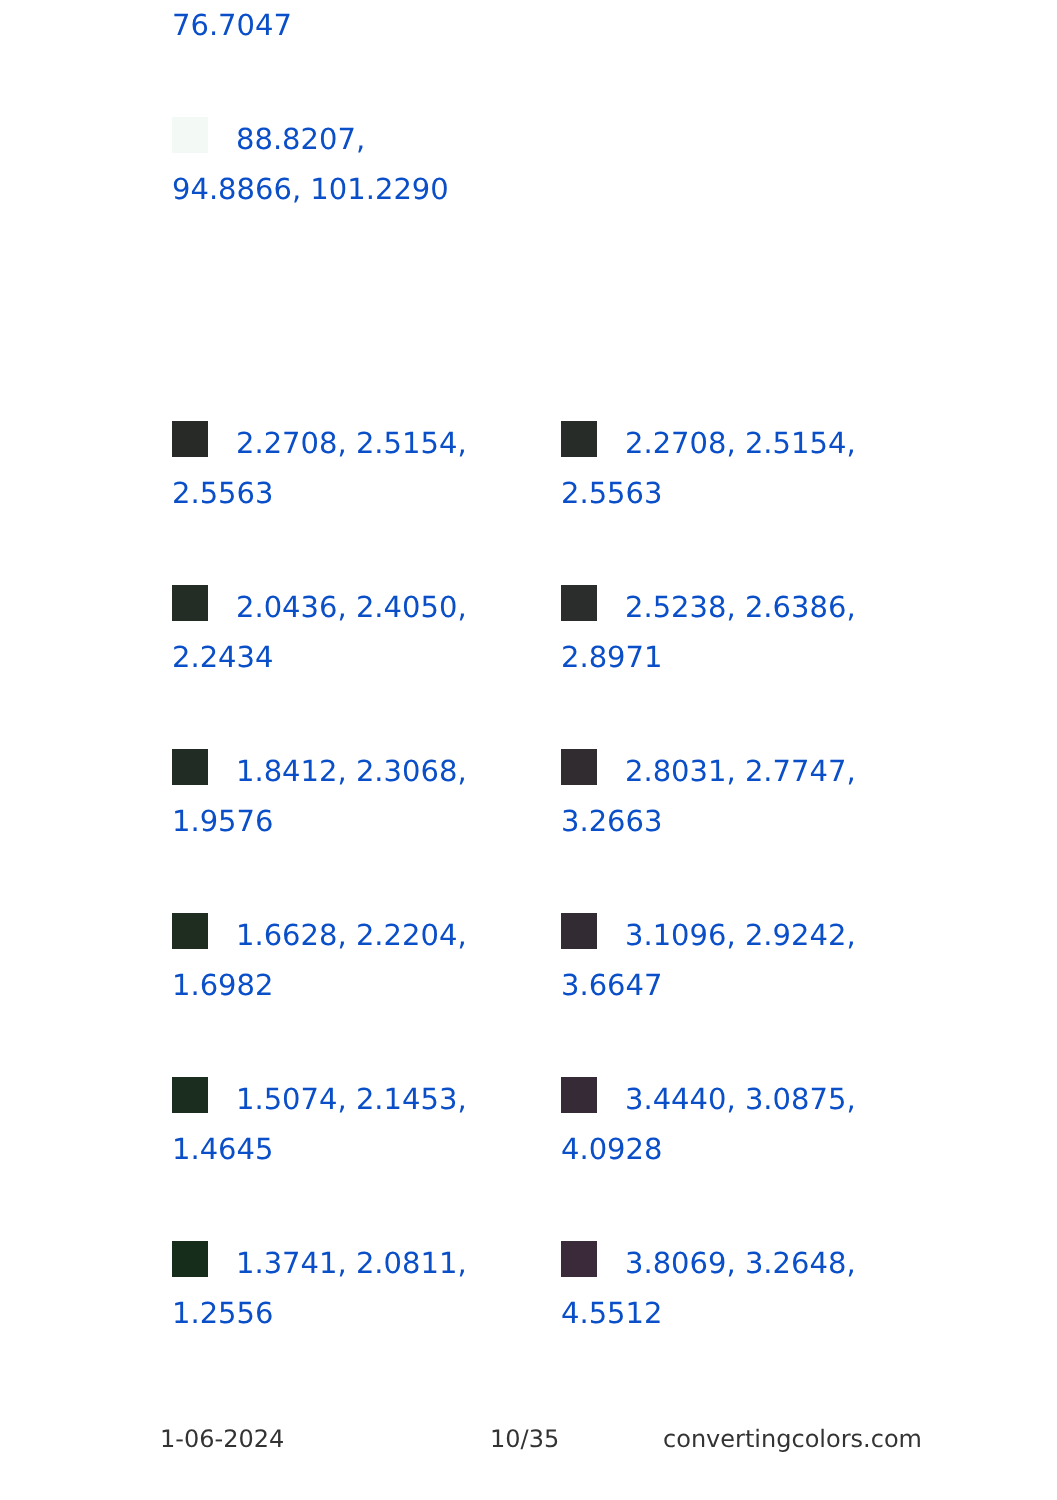76.7047
88.8207, 94.8866, 101.2290
2.2708, 2.5154, 2.5563
2.2708, 2.5154, 2.5563
2.0436, 2.4050, 2.2434
2.5238, 2.6386, 2.8971
1.8412, 2.3068, 1.9576
2.8031, 2.7747, 3.2663
1.6628, 2.2204, 1.6982
3.1096, 2.9242, 3.6647
1.5074, 2.1453, 1.4645
3.4440, 3.0875, 4.0928
1.3741, 2.0811, 1.2556
3.8069, 3.2648, 4.5512
1-06-2024 10/35 convertingcolors.com